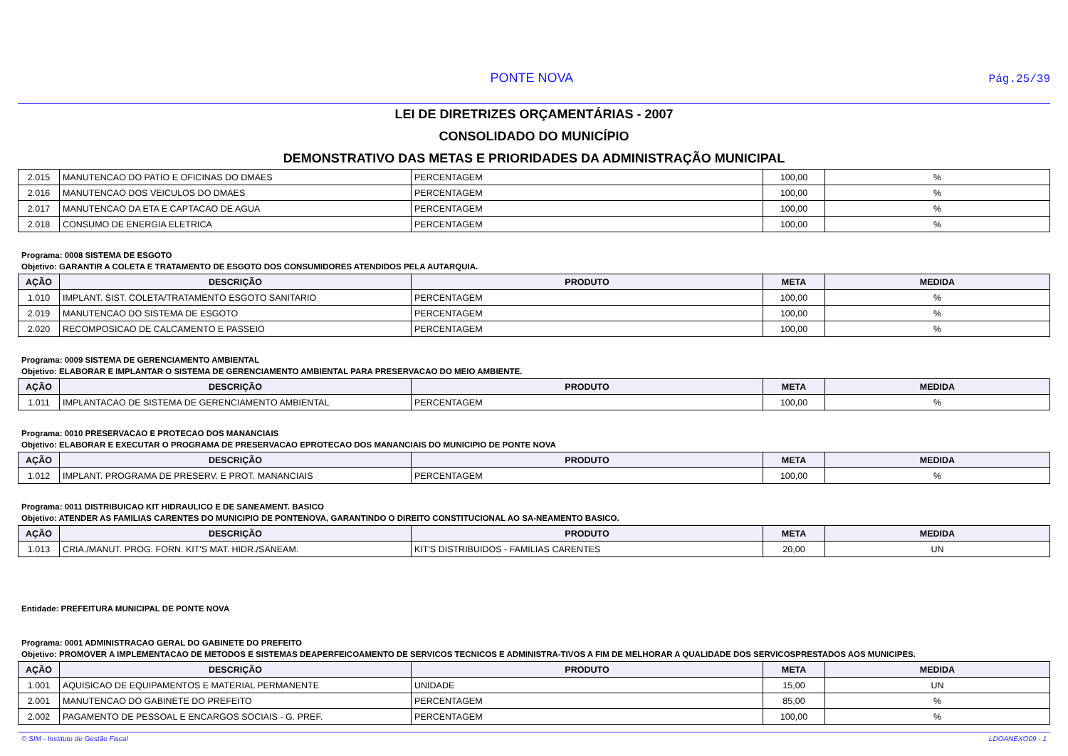PONTE NOVA
Pág.25/39
LEI DE DIRETRIZES ORÇAMENTÁRIAS - 2007
CONSOLIDADO DO MUNICÍPIO
DEMONSTRATIVO DAS METAS E PRIORIDADES DA ADMINISTRAÇÃO MUNICIPAL
| 2.015 | MANUTENCAO DO PATIO E OFICINAS DO DMAES | PERCENTAGEM | 100,00 | % |
| 2.016 | MANUTENCAO DOS VEICULOS DO DMAES | PERCENTAGEM | 100,00 | % |
| 2.017 | MANUTENCAO DA ETA E CAPTACAO DE AGUA | PERCENTAGEM | 100,00 | % |
| 2.018 | CONSUMO DE ENERGIA ELETRICA | PERCENTAGEM | 100,00 | % |
Programa: 0008 SISTEMA DE ESGOTO
Objetivo: GARANTIR A COLETA E TRATAMENTO DE ESGOTO DOS CONSUMIDORES ATENDIDOS PELA AUTARQUIA.
| AÇÃO | DESCRIÇÃO | PRODUTO | META | MEDIDA |
| --- | --- | --- | --- | --- |
| 1.010 | IMPLANT. SIST. COLETA/TRATAMENTO ESGOTO SANITARIO | PERCENTAGEM | 100,00 | % |
| 2.019 | MANUTENCAO DO SISTEMA DE ESGOTO | PERCENTAGEM | 100,00 | % |
| 2.020 | RECOMPOSICAO DE CALCAMENTO E PASSEIO | PERCENTAGEM | 100,00 | % |
Programa: 0009 SISTEMA DE GERENCIAMENTO AMBIENTAL
Objetivo: ELABORAR E IMPLANTAR O SISTEMA DE GERENCIAMENTO AMBIENTAL PARA PRESERVACAO DO MEIO AMBIENTE.
| AÇÃO | DESCRIÇÃO | PRODUTO | META | MEDIDA |
| --- | --- | --- | --- | --- |
| 1.011 | IMPLANTACAO DE SISTEMA DE GERENCIAMENTO AMBIENTAL | PERCENTAGEM | 100,00 | % |
Programa: 0010 PRESERVACAO E PROTECAO DOS MANANCIAIS
Objetivo: ELABORAR E EXECUTAR O PROGRAMA DE PRESERVACAO EPROTECAO DOS MANANCIAIS DO MUNICIPIO DE PONTE NOVA
| AÇÃO | DESCRIÇÃO | PRODUTO | META | MEDIDA |
| --- | --- | --- | --- | --- |
| 1.012 | IMPLANT. PROGRAMA DE PRESERV. E PROT. MANANCIAIS | PERCENTAGEM | 100,00 | % |
Programa: 0011 DISTRIBUICAO KIT HIDRAULICO E DE SANEAMENT. BASICO
Objetivo: ATENDER AS FAMILIAS CARENTES DO MUNICIPIO DE PONTENOVA, GARANTINDO O DIREITO CONSTITUCIONAL AO SA-NEAMENTO BASICO.
| AÇÃO | DESCRIÇÃO | PRODUTO | META | MEDIDA |
| --- | --- | --- | --- | --- |
| 1.013 | CRIA./MANUT. PROG. FORN. KIT'S MAT. HIDR./SANEAM. | KIT'S DISTRIBUIDOS - FAMILIAS CARENTES | 20,00 | UN |
Entidade: PREFEITURA MUNICIPAL DE PONTE NOVA
Programa: 0001 ADMINISTRACAO GERAL DO GABINETE DO PREFEITO
Objetivo: PROMOVER A IMPLEMENTACAO DE METODOS E SISTEMAS DEAPERFEICOAMENTO DE SERVICOS TECNICOS E ADMINISTRA-TIVOS A FIM DE MELHORAR A QUALIDADE DOS SERVICOSPRESTADOS AOS MUNICIPES.
| AÇÃO | DESCRIÇÃO | PRODUTO | META | MEDIDA |
| --- | --- | --- | --- | --- |
| 1.001 | AQUISICAO DE EQUIPAMENTOS E MATERIAL PERMANENTE | UNIDADE | 15,00 | UN |
| 2.001 | MANUTENCAO DO GABINETE DO PREFEITO | PERCENTAGEM | 85,00 | % |
| 2.002 | PAGAMENTO DE PESSOAL E ENCARGOS SOCIAIS - G. PREF. | PERCENTAGEM | 100,00 | % |
© SIM - Instituto de Gestão Fiscal LDOANEXO09 - 1